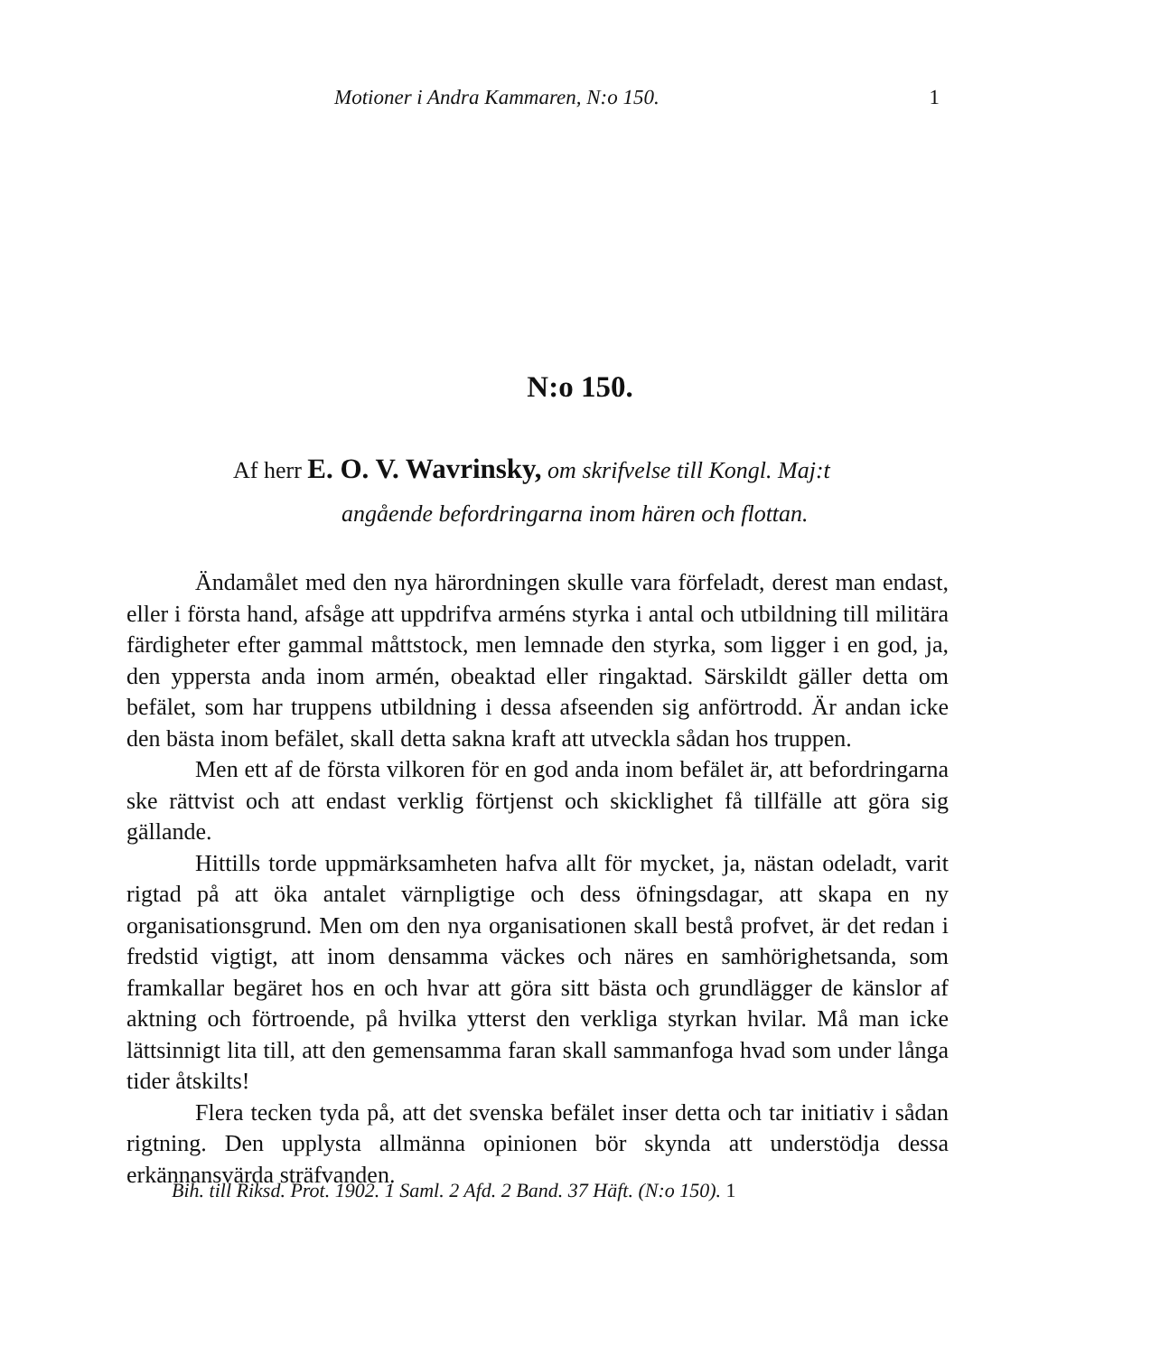Motioner i Andra Kammaren, N:o 150. 1
N:o 150.
Af herr E. O. V. Wavrinsky, om skrifvelse till Kongl. Maj:t
angående befordringarna inom hären och flottan.
Ändamålet med den nya härordningen skulle vara förfeladt, derest man endast, eller i första hand, afsåge att uppdrifva arméns styrka i antal och utbildning till militära färdigheter efter gammal måttstock, men lemnade den styrka, som ligger i en god, ja, den yppersta anda inom armén, obeaktad eller ringaktad. Särskildt gäller detta om befälet, som har truppens utbildning i dessa afseenden sig anförtrodd. Är andan icke den bästa inom befälet, skall detta sakna kraft att utveckla sådan hos truppen.
Men ett af de första vilkoren för en god anda inom befälet är, att befordringarna ske rättvist och att endast verklig förtjenst och skicklighet få tillfälle att göra sig gällande.
Hittills torde uppmärksamheten hafva allt för mycket, ja, nästan odeladt, varit rigtad på att öka antalet värnpligtige och dess öfningsdagar, att skapa en ny organisationsgrund. Men om den nya organisationen skall bestå profvet, är det redan i fredstid vigtigt, att inom densamma väckes och näres en samhörighetsanda, som framkallar begäret hos en och hvar att göra sitt bästa och grundlägger de känslor af aktning och förtroende, på hvilka ytterst den verkliga styrkan hvilar. Må man icke lättsinnigt lita till, att den gemensamma faran skall sammanfoga hvad som under långa tider åtskilts!
Flera tecken tyda på, att det svenska befälet inser detta och tar initiativ i sådan rigtning. Den upplysta allmänna opinionen bör skynda att understödja dessa erkännansvärda sträfvanden.
Bih. till Riksd. Prot. 1902. 1 Saml. 2 Afd. 2 Band. 37 Häft. (N:o 150). 1